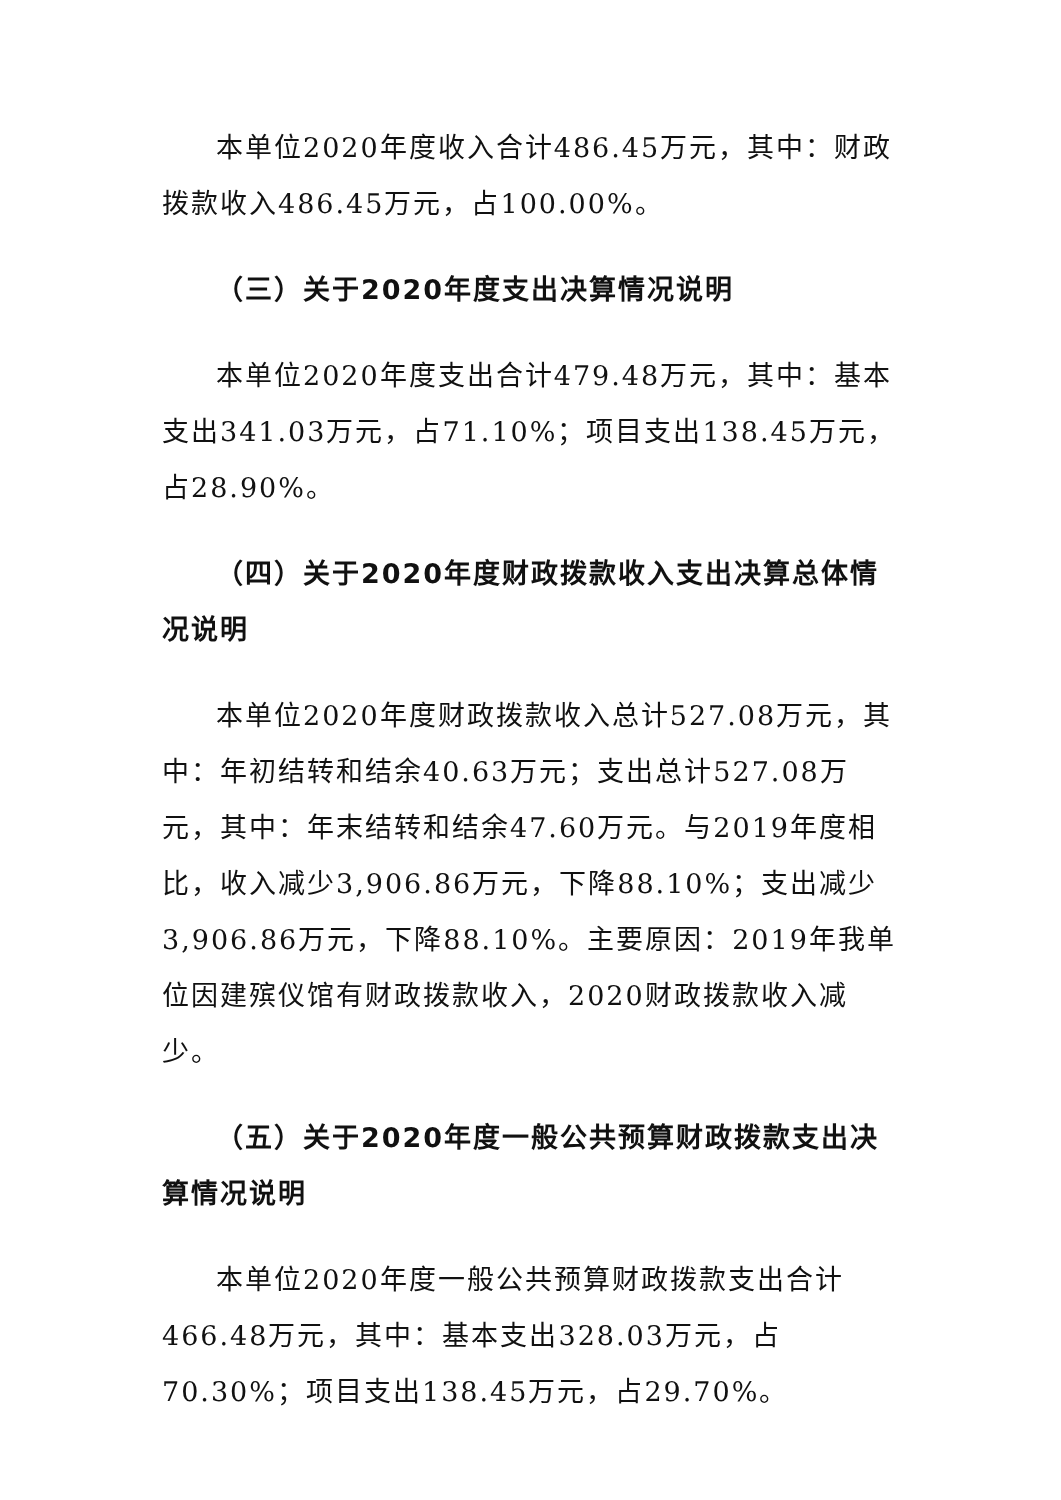本单位2020年度收入合计486.45万元，其中：财政拨款收入486.45万元，占100.00%。
（三）关于2020年度支出决算情况说明
本单位2020年度支出合计479.48万元，其中：基本支出341.03万元，占71.10%；项目支出138.45万元，占28.90%。
（四）关于2020年度财政拨款收入支出决算总体情况说明
本单位2020年度财政拨款收入总计527.08万元，其中：年初结转和结余40.63万元；支出总计527.08万元，其中：年末结转和结余47.60万元。与2019年度相比，收入减少3,906.86万元，下降88.10%；支出减少3,906.86万元，下降88.10%。主要原因：2019年我单位因建殡仪馆有财政拨款收入，2020财政拨款收入减少。
（五）关于2020年度一般公共预算财政拨款支出决算情况说明
本单位2020年度一般公共预算财政拨款支出合计466.48万元，其中：基本支出328.03万元，占70.30%；项目支出138.45万元，占29.70%。